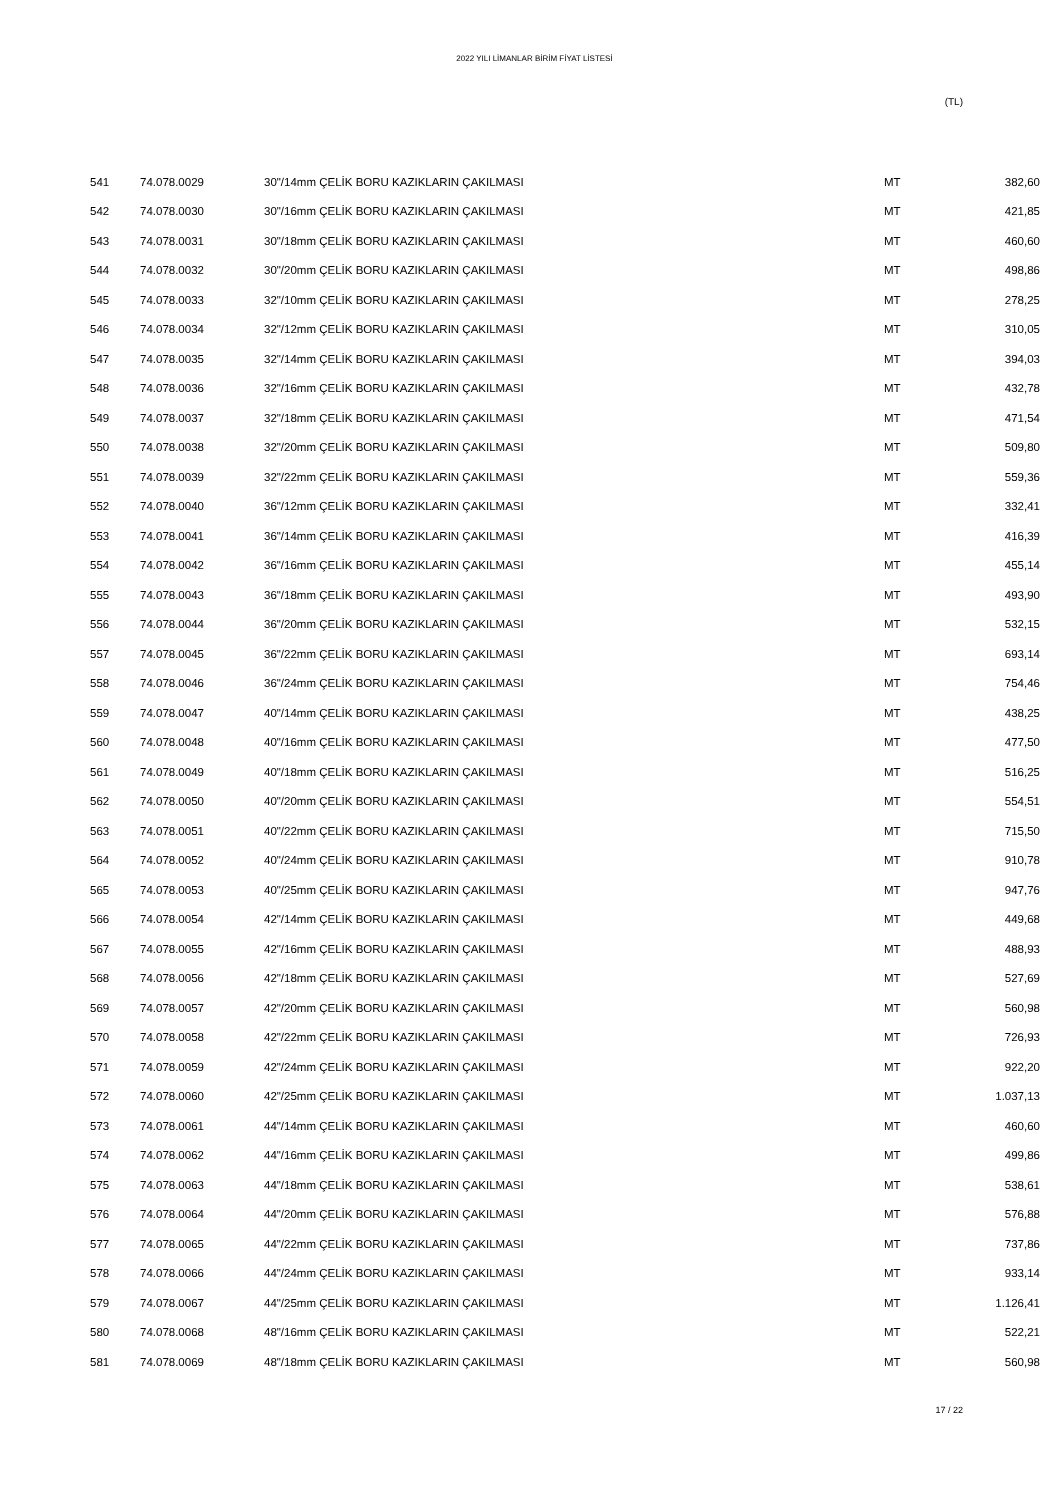2022 YILI LİMANLAR BİRİM FİYAT LİSTESİ
(TL)
| 541 | 74.078.0029 | 30"/14mm ÇELİK BORU KAZIKLARIN ÇAKILMASI | MT | 382,60 |
| 542 | 74.078.0030 | 30"/16mm ÇELİK BORU KAZIKLARIN ÇAKILMASI | MT | 421,85 |
| 543 | 74.078.0031 | 30"/18mm ÇELİK BORU KAZIKLARIN ÇAKILMASI | MT | 460,60 |
| 544 | 74.078.0032 | 30"/20mm ÇELİK BORU KAZIKLARIN ÇAKILMASI | MT | 498,86 |
| 545 | 74.078.0033 | 32"/10mm ÇELİK BORU KAZIKLARIN ÇAKILMASI | MT | 278,25 |
| 546 | 74.078.0034 | 32"/12mm ÇELİK BORU KAZIKLARIN ÇAKILMASI | MT | 310,05 |
| 547 | 74.078.0035 | 32"/14mm ÇELİK BORU KAZIKLARIN ÇAKILMASI | MT | 394,03 |
| 548 | 74.078.0036 | 32"/16mm ÇELİK BORU KAZIKLARIN ÇAKILMASI | MT | 432,78 |
| 549 | 74.078.0037 | 32"/18mm ÇELİK BORU KAZIKLARIN ÇAKILMASI | MT | 471,54 |
| 550 | 74.078.0038 | 32"/20mm ÇELİK BORU KAZIKLARIN ÇAKILMASI | MT | 509,80 |
| 551 | 74.078.0039 | 32"/22mm ÇELİK BORU KAZIKLARIN ÇAKILMASI | MT | 559,36 |
| 552 | 74.078.0040 | 36"/12mm ÇELİK BORU KAZIKLARIN ÇAKILMASI | MT | 332,41 |
| 553 | 74.078.0041 | 36"/14mm ÇELİK BORU KAZIKLARIN ÇAKILMASI | MT | 416,39 |
| 554 | 74.078.0042 | 36"/16mm ÇELİK BORU KAZIKLARIN ÇAKILMASI | MT | 455,14 |
| 555 | 74.078.0043 | 36"/18mm ÇELİK BORU KAZIKLARIN ÇAKILMASI | MT | 493,90 |
| 556 | 74.078.0044 | 36"/20mm ÇELİK BORU KAZIKLARIN ÇAKILMASI | MT | 532,15 |
| 557 | 74.078.0045 | 36"/22mm ÇELİK BORU KAZIKLARIN ÇAKILMASI | MT | 693,14 |
| 558 | 74.078.0046 | 36"/24mm ÇELİK BORU KAZIKLARIN ÇAKILMASI | MT | 754,46 |
| 559 | 74.078.0047 | 40"/14mm ÇELİK BORU KAZIKLARIN ÇAKILMASI | MT | 438,25 |
| 560 | 74.078.0048 | 40"/16mm ÇELİK BORU KAZIKLARIN ÇAKILMASI | MT | 477,50 |
| 561 | 74.078.0049 | 40"/18mm ÇELİK BORU KAZIKLARIN ÇAKILMASI | MT | 516,25 |
| 562 | 74.078.0050 | 40"/20mm ÇELİK BORU KAZIKLARIN ÇAKILMASI | MT | 554,51 |
| 563 | 74.078.0051 | 40"/22mm ÇELİK BORU KAZIKLARIN ÇAKILMASI | MT | 715,50 |
| 564 | 74.078.0052 | 40"/24mm ÇELİK BORU KAZIKLARIN ÇAKILMASI | MT | 910,78 |
| 565 | 74.078.0053 | 40"/25mm ÇELİK BORU KAZIKLARIN ÇAKILMASI | MT | 947,76 |
| 566 | 74.078.0054 | 42"/14mm ÇELİK BORU KAZIKLARIN ÇAKILMASI | MT | 449,68 |
| 567 | 74.078.0055 | 42"/16mm ÇELİK BORU KAZIKLARIN ÇAKILMASI | MT | 488,93 |
| 568 | 74.078.0056 | 42"/18mm ÇELİK BORU KAZIKLARIN ÇAKILMASI | MT | 527,69 |
| 569 | 74.078.0057 | 42"/20mm ÇELİK BORU KAZIKLARIN ÇAKILMASI | MT | 560,98 |
| 570 | 74.078.0058 | 42"/22mm ÇELİK BORU KAZIKLARIN ÇAKILMASI | MT | 726,93 |
| 571 | 74.078.0059 | 42"/24mm ÇELİK BORU KAZIKLARIN ÇAKILMASI | MT | 922,20 |
| 572 | 74.078.0060 | 42"/25mm ÇELİK BORU KAZIKLARIN ÇAKILMASI | MT | 1.037,13 |
| 573 | 74.078.0061 | 44"/14mm ÇELİK BORU KAZIKLARIN ÇAKILMASI | MT | 460,60 |
| 574 | 74.078.0062 | 44"/16mm ÇELİK BORU KAZIKLARIN ÇAKILMASI | MT | 499,86 |
| 575 | 74.078.0063 | 44"/18mm ÇELİK BORU KAZIKLARIN ÇAKILMASI | MT | 538,61 |
| 576 | 74.078.0064 | 44"/20mm ÇELİK BORU KAZIKLARIN ÇAKILMASI | MT | 576,88 |
| 577 | 74.078.0065 | 44"/22mm ÇELİK BORU KAZIKLARIN ÇAKILMASI | MT | 737,86 |
| 578 | 74.078.0066 | 44"/24mm ÇELİK BORU KAZIKLARIN ÇAKILMASI | MT | 933,14 |
| 579 | 74.078.0067 | 44"/25mm ÇELİK BORU KAZIKLARIN ÇAKILMASI | MT | 1.126,41 |
| 580 | 74.078.0068 | 48"/16mm ÇELİK BORU KAZIKLARIN ÇAKILMASI | MT | 522,21 |
| 581 | 74.078.0069 | 48"/18mm ÇELİK BORU KAZIKLARIN ÇAKILMASI | MT | 560,98 |
17 / 22